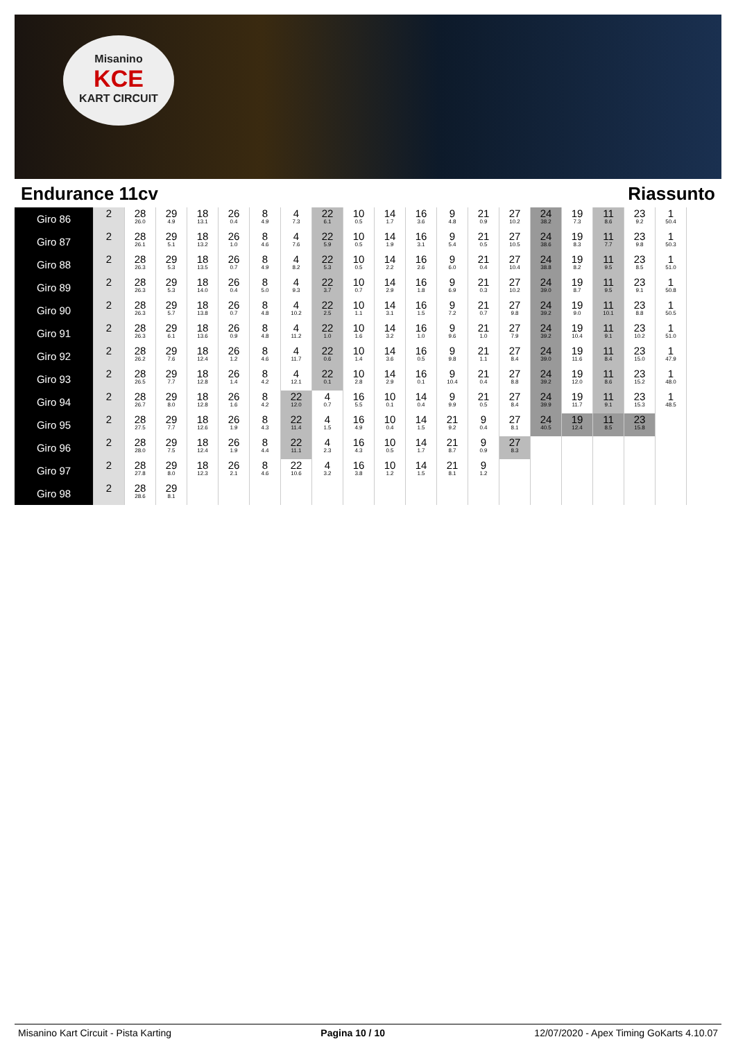Misanino
KCE
KART CIRCUIT
Endurance 11cv Riassunto
| Giro 86 | 2 | 28 26.0 | 29 4.9 | 18 13.1 | 26 0.4 | 8 4.9 | 4 7.3 | 22 6.1 | 10 0.5 | 14 1.7 | 16 3.6 | 9 4.8 | 21 0.9 | 27 10.2 | 24 38.2 | 19 7.3 | 11 8.6 | 23 9.2 | 1 50.4 |
| Giro 87 | 2 | 28 26.1 | 29 5.1 | 18 13.2 | 26 1.0 | 8 4.6 | 4 7.6 | 22 5.9 | 10 0.5 | 14 1.9 | 16 3.1 | 9 5.4 | 21 0.5 | 27 10.5 | 24 38.6 | 19 8.3 | 11 7.7 | 23 9.8 | 1 50.3 |
| Giro 88 | 2 | 28 26.3 | 29 5.3 | 18 13.5 | 26 0.7 | 8 4.9 | 4 8.2 | 22 5.3 | 10 0.5 | 14 2.2 | 16 2.6 | 9 6.0 | 21 0.4 | 27 10.4 | 24 38.8 | 19 8.2 | 11 9.5 | 23 8.5 | 1 51.0 |
| Giro 89 | 2 | 28 26.3 | 29 5.3 | 18 14.0 | 26 0.4 | 8 5.0 | 4 9.3 | 22 3.7 | 10 0.7 | 14 2.9 | 16 1.8 | 9 6.9 | 21 0.3 | 27 10.2 | 24 39.0 | 19 8.7 | 11 9.5 | 23 9.1 | 1 50.8 |
| Giro 90 | 2 | 28 26.3 | 29 5.7 | 18 13.8 | 26 0.7 | 8 4.8 | 4 10.2 | 22 2.5 | 10 1.1 | 14 3.1 | 16 1.5 | 9 7.2 | 21 0.7 | 27 9.8 | 24 39.2 | 19 9.0 | 11 10.1 | 23 8.8 | 1 50.5 |
| Giro 91 | 2 | 28 26.3 | 29 6.1 | 18 13.6 | 26 0.9 | 8 4.8 | 4 11.2 | 22 1.0 | 10 1.6 | 14 3.2 | 16 1.0 | 9 9.6 | 21 1.0 | 27 7.9 | 24 39.2 | 19 10.4 | 11 9.1 | 23 10.2 | 1 51.0 |
| Giro 92 | 2 | 28 26.2 | 29 7.6 | 18 12.4 | 26 1.2 | 8 4.6 | 4 11.7 | 22 0.6 | 10 1.4 | 14 3.6 | 16 0.5 | 9 9.8 | 21 1.1 | 27 8.4 | 24 39.0 | 19 11.6 | 11 8.4 | 23 15.0 | 1 47.9 |
| Giro 93 | 2 | 28 26.5 | 29 7.7 | 18 12.8 | 26 1.4 | 8 4.2 | 4 12.1 | 22 0.1 | 10 2.8 | 14 2.9 | 16 0.1 | 9 10.4 | 21 0.4 | 27 8.8 | 24 39.2 | 19 12.0 | 11 8.6 | 23 15.2 | 1 48.0 |
| Giro 94 | 2 | 28 26.7 | 29 8.0 | 18 12.8 | 26 1.6 | 8 4.2 | 22 12.0 | 4 0.7 | 16 5.5 | 10 0.1 | 14 0.4 | 9 9.9 | 21 0.5 | 27 8.4 | 24 39.9 | 19 11.7 | 11 9.1 | 23 15.3 | 1 48.5 |
| Giro 95 | 2 | 28 27.5 | 29 7.7 | 18 12.6 | 26 1.9 | 8 4.3 | 22 11.4 | 4 1.5 | 16 4.9 | 10 0.4 | 14 1.5 | 21 9.2 | 9 0.4 | 27 8.1 | 24 40.5 | 19 12.4 | 11 8.5 | 23 15.8 | |
| Giro 96 | 2 | 28 28.0 | 29 7.5 | 18 12.4 | 26 1.9 | 8 4.4 | 22 11.1 | 4 2.3 | 16 4.3 | 10 0.5 | 14 1.7 | 21 8.7 | 9 0.9 | 27 8.3 | | | | | |
| Giro 97 | 2 | 28 27.8 | 29 8.0 | 18 12.3 | 26 2.1 | 8 4.6 | 22 10.6 | 4 3.2 | 16 3.8 | 10 1.2 | 14 1.5 | 21 8.1 | 9 1.2 | | | | | | |
| Giro 98 | 2 | 28 28.6 | 29 8.1 | | | | | | | | | | | | | | | | |
Misanino Kart Circuit - Pista Karting Pagina 10 / 10 12/07/2020 - Apex Timing GoKarts 4.10.07